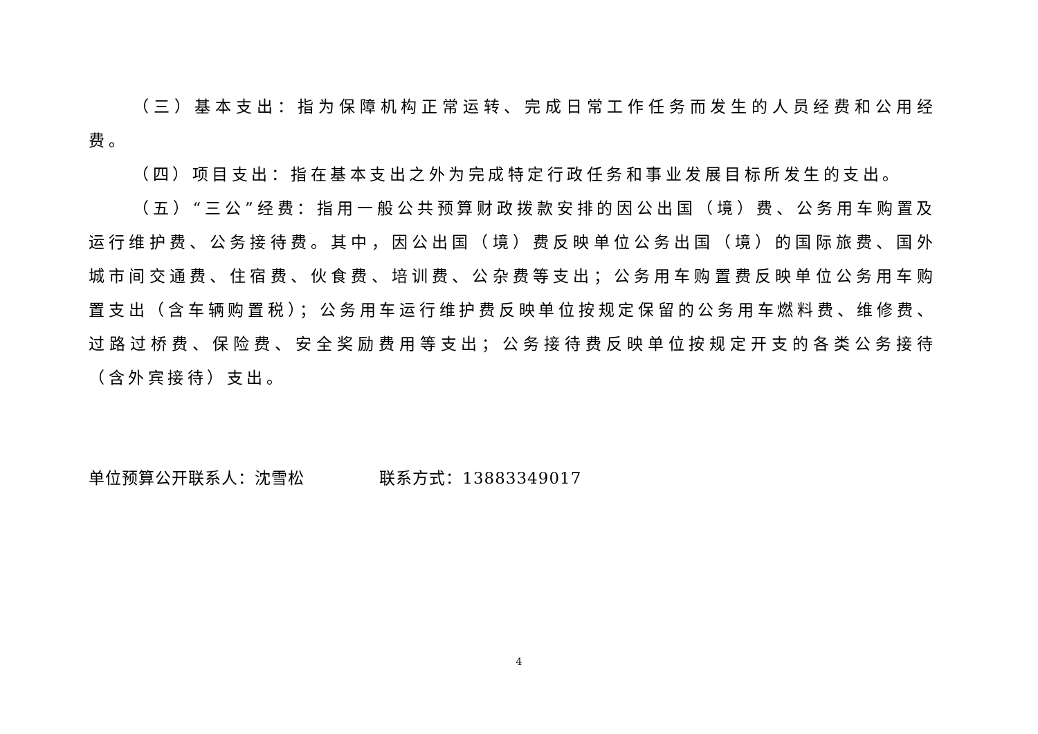（三）基本支出：指为保障机构正常运转、完成日常工作任务而发生的人员经费和公用经费。
（四）项目支出：指在基本支出之外为完成特定行政任务和事业发展目标所发生的支出。
（五）“三公”经费：指用一般公共预算财政拨款安排的因公出国（境）费、公务用车购置及运行维护费、公务接待费。其中，因公出国（境）费反映单位公务出国（境）的国际旅费、国外城市间交通费、住宿费、伙食费、培训费、公杂费等支出；公务用车购置费反映单位公务用车购置支出（含车辆购置税）；公务用车运行维护费反映单位按规定保留的公务用车燃料费、维修费、过路过桥费、保险费、安全奖励费用等支出；公务接待费反映单位按规定开支的各类公务接待（含外宾接待）支出。
单位预算公开联系人：沈雪松 联系方式：13883349017
4